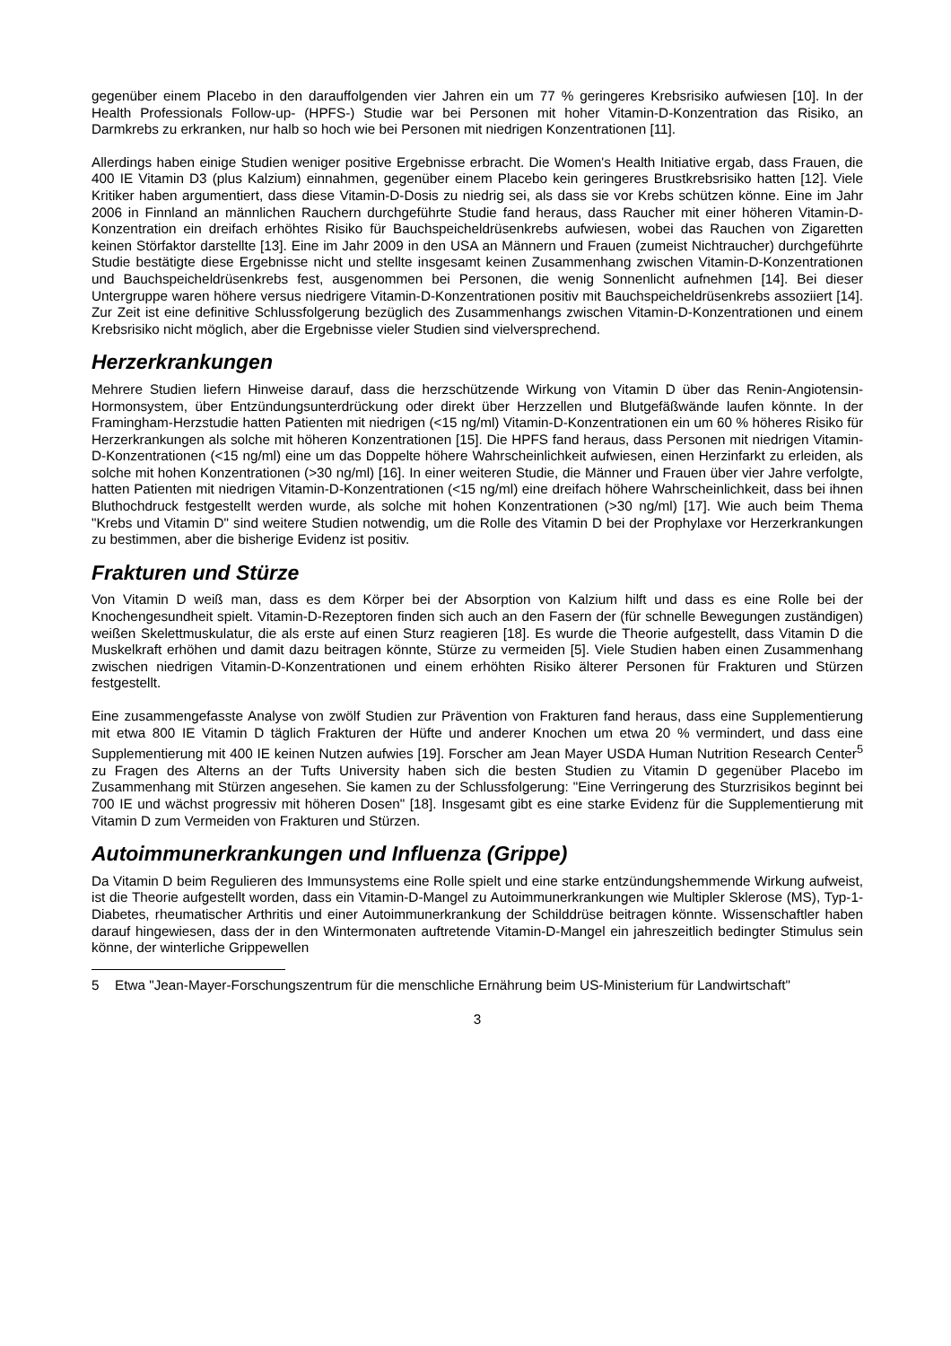gegenüber einem Placebo in den darauffolgenden vier Jahren ein um 77 % geringeres Krebsrisiko aufwiesen [10]. In der Health Professionals Follow-up- (HPFS-) Studie war bei Personen mit hoher Vitamin-D-Konzentration das Risiko, an Darmkrebs zu erkranken, nur halb so hoch wie bei Personen mit niedrigen Konzentrationen [11].
Allerdings haben einige Studien weniger positive Ergebnisse erbracht. Die Women's Health Initiative ergab, dass Frauen, die 400 IE Vitamin D3 (plus Kalzium) einnahmen, gegenüber einem Placebo kein geringeres Brustkrebsrisiko hatten [12]. Viele Kritiker haben argumentiert, dass diese Vitamin-D-Dosis zu niedrig sei, als dass sie vor Krebs schützen könne. Eine im Jahr 2006 in Finnland an männlichen Rauchern durchgeführte Studie fand heraus, dass Raucher mit einer höheren Vitamin-D-Konzentration ein dreifach erhöhtes Risiko für Bauchspeicheldrüsenkrebs aufwiesen, wobei das Rauchen von Zigaretten keinen Störfaktor darstellte [13]. Eine im Jahr 2009 in den USA an Männern und Frauen (zumeist Nichtraucher) durchgeführte Studie bestätigte diese Ergebnisse nicht und stellte insgesamt keinen Zusammenhang zwischen Vitamin-D-Konzentrationen und Bauchspeicheldrüsenkrebs fest, ausgenommen bei Personen, die wenig Sonnenlicht aufnehmen [14]. Bei dieser Untergruppe waren höhere versus niedrigere Vitamin-D-Konzentrationen positiv mit Bauchspeicheldrüsenkrebs assoziiert [14]. Zur Zeit ist eine definitive Schlussfolgerung bezüglich des Zusammenhangs zwischen Vitamin-D-Konzentrationen und einem Krebsrisiko nicht möglich, aber die Ergebnisse vieler Studien sind vielversprechend.
Herzerkrankungen
Mehrere Studien liefern Hinweise darauf, dass die herzschützende Wirkung von Vitamin D über das Renin-Angiotensin-Hormonsystem, über Entzündungsunterdrückung oder direkt über Herzzellen und Blutgefäßwände laufen könnte. In der Framingham-Herzstudie hatten Patienten mit niedrigen (<15 ng/ml) Vitamin-D-Konzentrationen ein um 60 % höheres Risiko für Herzerkrankungen als solche mit höheren Konzentrationen [15]. Die HPFS fand heraus, dass Personen mit niedrigen Vitamin-D-Konzentrationen (<15 ng/ml) eine um das Doppelte höhere Wahrscheinlichkeit aufwiesen, einen Herzinfarkt zu erleiden, als solche mit hohen Konzentrationen (>30 ng/ml) [16]. In einer weiteren Studie, die Männer und Frauen über vier Jahre verfolgte, hatten Patienten mit niedrigen Vitamin-D-Konzentrationen (<15 ng/ml) eine dreifach höhere Wahrscheinlichkeit, dass bei ihnen Bluthochdruck festgestellt werden wurde, als solche mit hohen Konzentrationen (>30 ng/ml) [17]. Wie auch beim Thema "Krebs und Vitamin D" sind weitere Studien notwendig, um die Rolle des Vitamin D bei der Prophylaxe vor Herzerkrankungen zu bestimmen, aber die bisherige Evidenz ist positiv.
Frakturen und Stürze
Von Vitamin D weiß man, dass es dem Körper bei der Absorption von Kalzium hilft und dass es eine Rolle bei der Knochengesundheit spielt. Vitamin-D-Rezeptoren finden sich auch an den Fasern der (für schnelle Bewegungen zuständigen) weißen Skelettmuskulatur, die als erste auf einen Sturz reagieren [18]. Es wurde die Theorie aufgestellt, dass Vitamin D die Muskelkraft erhöhen und damit dazu beitragen könnte, Stürze zu vermeiden [5]. Viele Studien haben einen Zusammenhang zwischen niedrigen Vitamin-D-Konzentrationen und einem erhöhten Risiko älterer Personen für Frakturen und Stürzen festgestellt.
Eine zusammengefasste Analyse von zwölf Studien zur Prävention von Frakturen fand heraus, dass eine Supplementierung mit etwa 800 IE Vitamin D täglich Frakturen der Hüfte und anderer Knochen um etwa 20 % vermindert, und dass eine Supplementierung mit 400 IE keinen Nutzen aufwies [19]. Forscher am Jean Mayer USDA Human Nutrition Research Center<sup>5</sup> zu Fragen des Alterns an der Tufts University haben sich die besten Studien zu Vitamin D gegenüber Placebo im Zusammenhang mit Stürzen angesehen. Sie kamen zu der Schlussfolgerung: "Eine Verringerung des Sturzrisikos beginnt bei 700 IE und wächst progressiv mit höheren Dosen" [18]. Insgesamt gibt es eine starke Evidenz für die Supplementierung mit Vitamin D zum Vermeiden von Frakturen und Stürzen.
Autoimmunerkrankungen und Influenza (Grippe)
Da Vitamin D beim Regulieren des Immunsystems eine Rolle spielt und eine starke entzündungshemmende Wirkung aufweist, ist die Theorie aufgestellt worden, dass ein Vitamin-D-Mangel zu Autoimmunerkrankungen wie Multipler Sklerose (MS), Typ-1-Diabetes, rheumatischer Arthritis und einer Autoimmunerkrankung der Schilddrüse beitragen könnte. Wissenschaftler haben darauf hingewiesen, dass der in den Wintermonaten auftretende Vitamin-D-Mangel ein jahreszeitlich bedingter Stimulus sein könne, der winterliche Grippewellen
5 Etwa "Jean-Mayer-Forschungszentrum für die menschliche Ernährung beim US-Ministerium für Landwirtschaft"
3